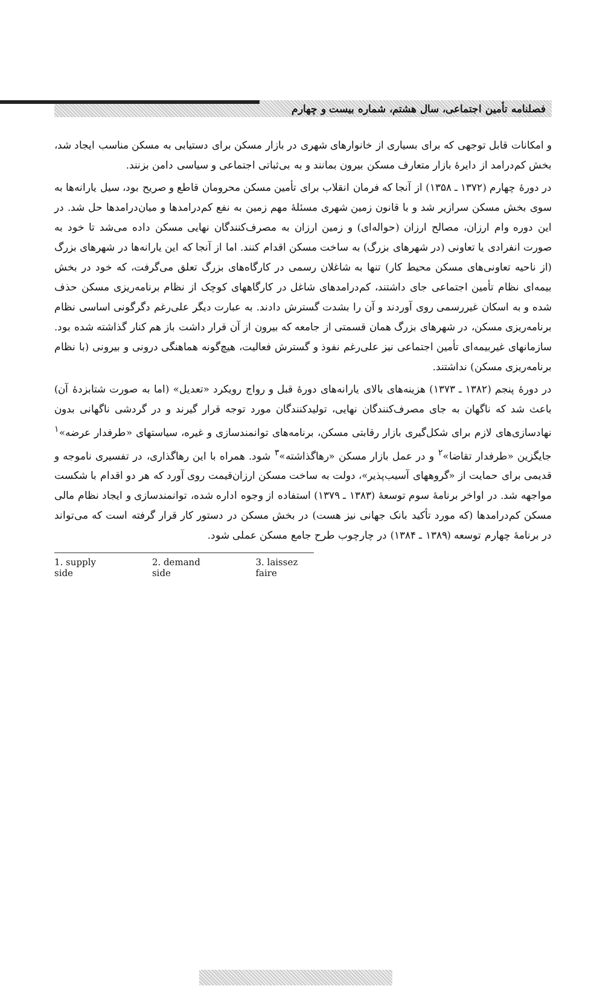فصلنامه تأمین اجتماعی، سال هشتم، شماره بیست و چهارم
و امکانات قابل توجهی که برای بسیاری از خانوارهای شهری در بازار مسکن برای دستیابی به مسکن مناسب ایجاد شد، بخش کم‌درامد از دایرهٔ بازار متعارف مسکن بیرون بمانند و به بی‌ثباتی اجتماعی و سیاسی دامن بزنند.
در دورهٔ چهارم (۱۳۷۲ ـ ۱۳۵۸) از آنجا که فرمان انقلاب برای تأمین مسکن محرومان قاطع و صریح بود، سیل یارانه‌ها به سوی بخش مسکن سرازیر شد و با قانون زمین شهری مسئلهٔ مهم زمین به نفع کم‌درامدها و میان‌درامدها حل شد. در این دوره وام ارزان، مصالح ارزان (حواله‌ای) و زمین ارزان به مصرف‌کنندگان نهایی مسکن داده می‌شد تا خود به صورت انفرادی یا تعاونی (در شهرهای بزرگ) به ساخت مسکن اقدام کنند. اما از آنجا که این یارانه‌ها در شهرهای بزرگ (از ناحیه تعاونی‌های مسکن محیط کار) تنها به شاغلان رسمی در کارگاه‌های بزرگ تعلق می‌گرفت، که خود در بخش بیمه‌ای نظام تأمین اجتماعی جای داشتند، کم‌درامدهای شاغل در کارگاههای کوچک از نظام برنامه‌ریزی مسکن حذف شده و به اسکان غیررسمی روی آوردند و آن را بشدت گسترش دادند. به عبارت دیگر علی‌رغم دگرگونی اساسی نظام برنامه‌ریزی مسکن، در شهرهای بزرگ همان قسمتی از جامعه که بیرون از آن قرار داشت باز هم کنار گذاشته شده بود. سازمانهای غیربیمه‌ای تأمین اجتماعی نیز علی‌رغم نفوذ و گسترش فعالیت، هیچ‌گونه هماهنگی درونی و بیرونی (با نظام برنامه‌ریزی مسکن) نداشتند.
در دورهٔ پنجم (۱۳۸۲ ـ ۱۳۷۳) هزینه‌های بالای یارانه‌های دورهٔ قبل و رواج رویکرد «تعدیل» (اما به صورت شتابزدهٔ آن) باعث شد که ناگهان به جای مصرف‌کنندگان نهایی، تولیدکنندگان مورد توجه قرار گیرند و در گردشی ناگهانی بدون نهادسازی‌های لازم برای شکل‌گیری بازار رقابتی مسکن، برنامه‌های توانمندسازی و غیره، سیاستهای «طرفدار عرضه»<sup>۱</sup> جایگزین «طرفدار تقاضا»<sup>۲</sup> و در عمل بازار مسکن «رهاگذاشته»<sup>۳</sup> شود. همراه با این رهاگذاری، در تفسیری ناموجه و قدیمی برای حمایت از «گروههای آسیب‌پذیر»، دولت به ساخت مسکن ارزان‌قیمت روی آورد که هر دو اقدام با شکست مواجهه شد. در اواخر برنامهٔ سوم توسعهٔ (۱۳۸۳ ـ ۱۳۷۹) استفاده از وجوه اداره شده، توانمندسازی و ایجاد نظام مالی مسکن کم‌درامدها (که مورد تأکید بانک جهانی نیز هست) در بخش مسکن در دستور کار قرار گرفته است که می‌تواند در برنامهٔ چهارم توسعه (۱۳۸۹ ـ ۱۳۸۴) در چارچوب طرح جامع مسکن عملی شود.
1. supply side 2. demand side 3. laissez faire